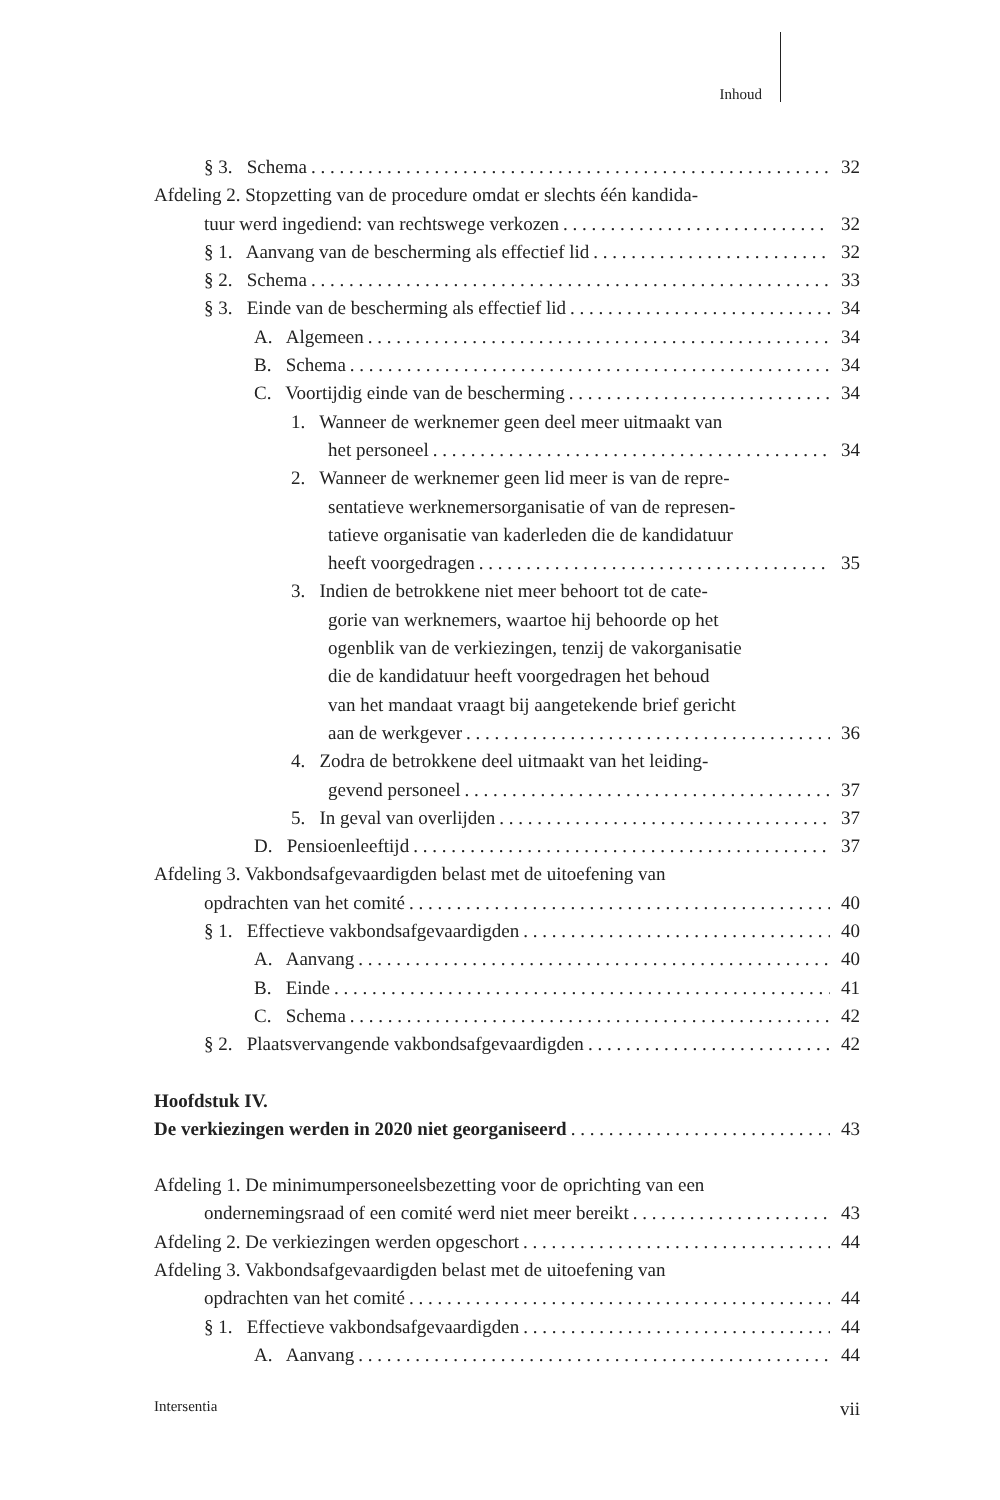Inhoud
§ 3. Schema 32
Afdeling 2. Stopzetting van de procedure omdat er slechts één kandida-
tuur werd ingediend: van rechtswege verkozen 32
§ 1. Aanvang van de bescherming als effectief lid 32
§ 2. Schema 33
§ 3. Einde van de bescherming als effectief lid 34
A. Algemeen 34
B. Schema 34
C. Voortijdig einde van de bescherming 34
1. Wanneer de werknemer geen deel meer uitmaakt van
het personeel 34
2. Wanneer de werknemer geen lid meer is van de repre-
sentatieve werknemersorganisatie of van de represen-
tatieve organisatie van kaderleden die de kandidatuur
heeft voorgedragen 35
3. Indien de betrokkene niet meer behoort tot de cate-
gorie van werknemers, waartoe hij behoorde op het
ogenblik van de verkiezingen, tenzij de vakorganisatie
die de kandidatuur heeft voorgedragen het behoud
van het mandaat vraagt bij aangetekende brief gericht
aan de werkgever 36
4. Zodra de betrokkene deel uitmaakt van het leiding-
gevend personeel 37
5. In geval van overlijden 37
D. Pensioenleeftijd 37
Afdeling 3. Vakbondsafgevaardigden belast met de uitoefening van
opdrachten van het comité 40
§ 1. Effectieve vakbondsafgevaardigden 40
A. Aanvang 40
B. Einde 41
C. Schema 42
§ 2. Plaatsvervangende vakbondsafgevaardigden 42
Hoofdstuk IV.
De verkiezingen werden in 2020 niet georganiseerd 43
Afdeling 1. De minimumpersoneelsbezetting voor de oprichting van een
ondernemingsraad of een comité werd niet meer bereikt 43
Afdeling 2. De verkiezingen werden opgeschort 44
Afdeling 3. Vakbondsafgevaardigden belast met de uitoefening van
opdrachten van het comité 44
§ 1. Effectieve vakbondsafgevaardigden 44
A. Aanvang 44
Intersentia vii